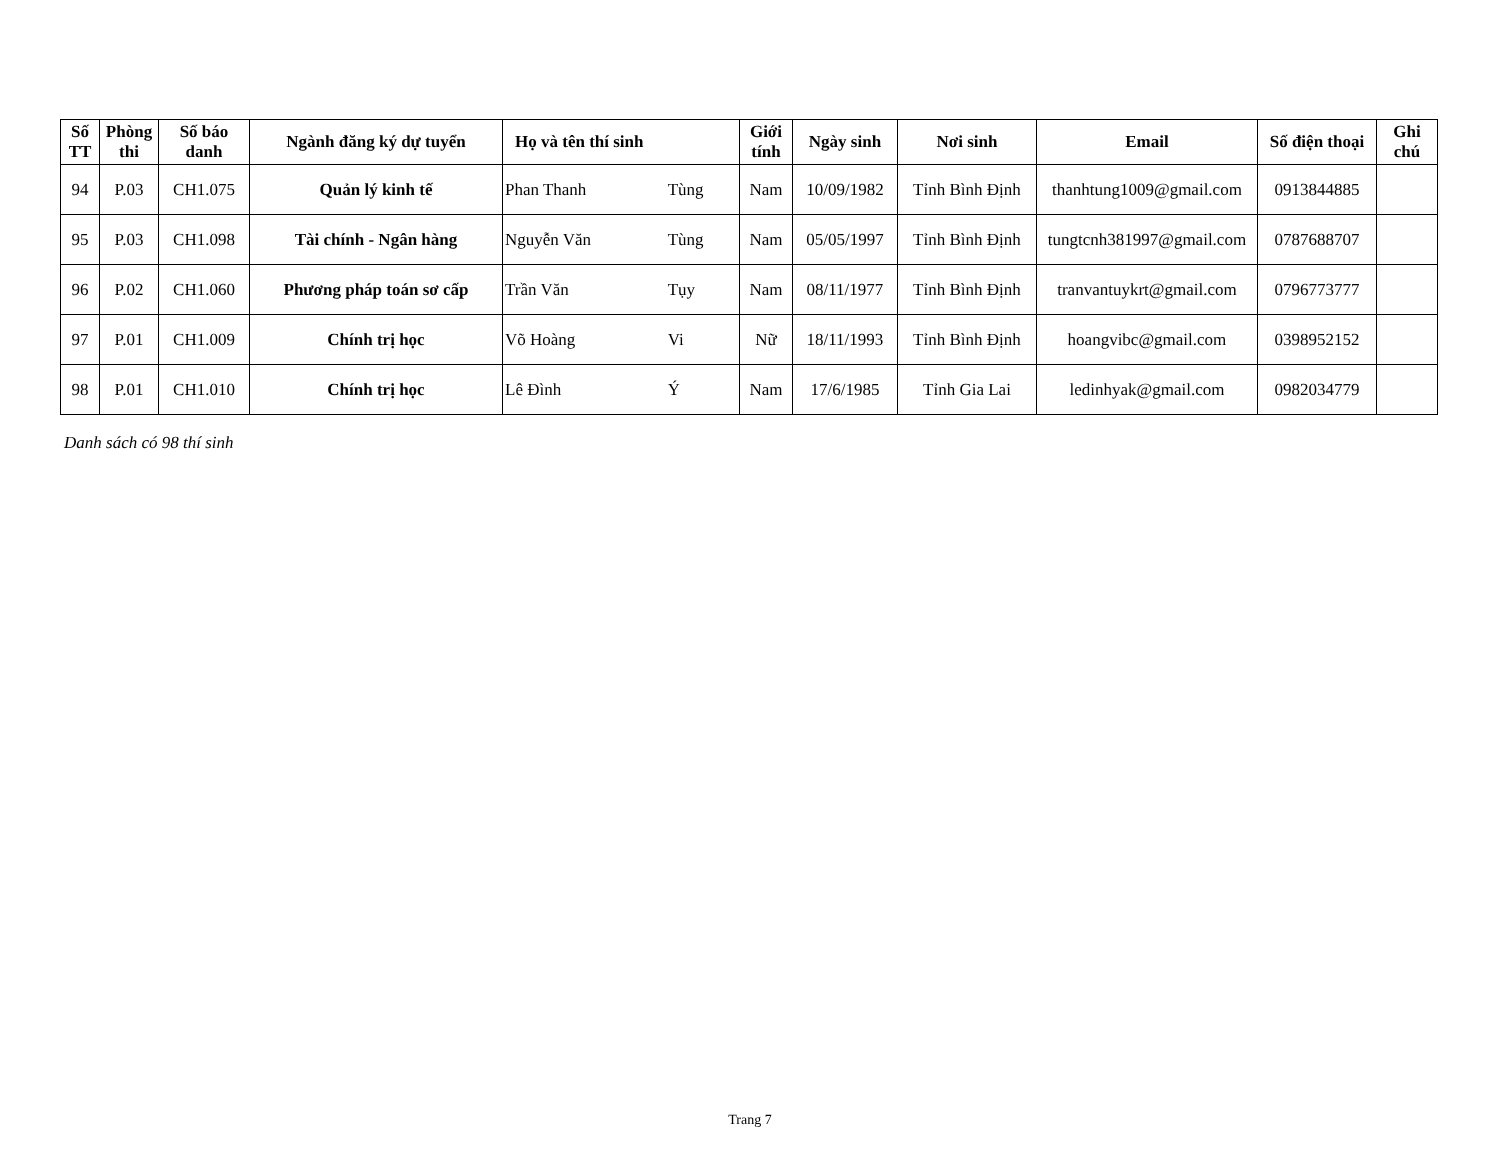| Số TT | Phòng thi | Số báo danh | Ngành đăng ký dự tuyển | Họ và tên thí sinh | | Giới tính | Ngày sinh | Nơi sinh | Email | Số điện thoại | Ghi chú |
| --- | --- | --- | --- | --- | --- | --- | --- | --- | --- | --- | --- |
| 94 | P.03 | CH1.075 | Quản lý kinh tế | Phan Thanh | Tùng | Nam | 10/09/1982 | Tỉnh Bình Định | thanhtung1009@gmail.com | 0913844885 | |
| 95 | P.03 | CH1.098 | Tài chính - Ngân hàng | Nguyễn Văn | Tùng | Nam | 05/05/1997 | Tỉnh Bình Định | tungtcnh381997@gmail.com | 0787688707 | |
| 96 | P.02 | CH1.060 | Phương pháp toán sơ cấp | Trần Văn | Tụy | Nam | 08/11/1977 | Tỉnh Bình Định | tranvantuykrt@gmail.com | 0796773777 | |
| 97 | P.01 | CH1.009 | Chính trị học | Võ Hoàng | Vi | Nữ | 18/11/1993 | Tỉnh Bình Định | hoangvibc@gmail.com | 0398952152 | |
| 98 | P.01 | CH1.010 | Chính trị học | Lê Đình | Ý | Nam | 17/6/1985 | Tỉnh Gia Lai | ledinhyak@gmail.com | 0982034779 | |
Danh sách có 98 thí sinh
Trang 7